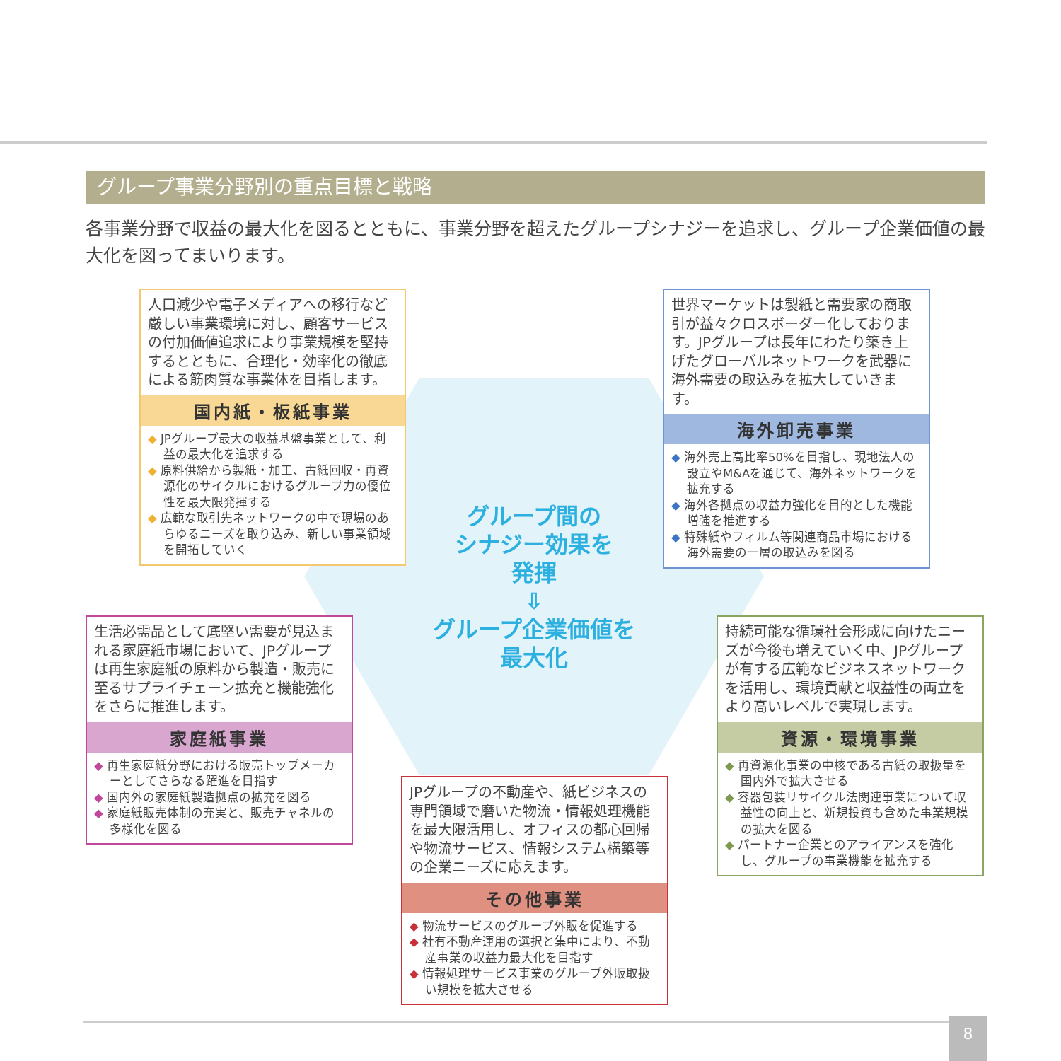グループ事業分野別の重点目標と戦略
各事業分野で収益の最大化を図るとともに、事業分野を超えたグループシナジーを追求し、グループ企業価値の最大化を図ってまいります。
人口減少や電子メディアへの移行など厳しい事業環境に対し、顧客サービスの付加価値追求により事業規模を堅持するとともに、合理化・効率化の徹底による筋肉質な事業体を目指します。
国内紙・板紙事業
◆ JPグループ最大の収益基盤事業として、利益の最大化を追求する
◆ 原料供給から製紙・加工、古紙回収・再資源化のサイクルにおけるグループ力の優位性を最大限発揮する
◆ 広範な取引先ネットワークの中で現場のあらゆるニーズを取り込み、新しい事業領域を開拓していく
世界マーケットは製紙と需要家の商取引が益々クロスボーダー化しております。JPグループは長年にわたり築き上げたグローバルネットワークを武器に海外需要の取込みを拡大していきます。
海外卸売事業
◆ 海外売上高比率50%を目指し、現地法人の設立やM&Aを通じて、海外ネットワークを拡充する
◆ 海外各拠点の収益力強化を目的とした機能増強を推進する
◆ 特殊紙やフィルム等関連商品市場における海外需要の一層の取込みを図る
グループ間の
シナジー効果を
発揮
⇩
グループ企業価値を
最大化
生活必需品として底堅い需要が見込まれる家庭紙市場において、JPグループは再生家庭紙の原料から製造・販売に至るサプライチェーン拡充と機能強化をさらに推進します。
家庭紙事業
◆ 再生家庭紙分野における販売トップメーカーとしてさらなる躍進を目指す
◆ 国内外の家庭紙製造拠点の拡充を図る
◆ 家庭紙販売体制の充実と、販売チャネルの多様化を図る
持続可能な循環社会形成に向けたニーズが今後も増えていく中、JPグループが有する広範なビジネスネットワークを活用し、環境貢献と収益性の両立をより高いレベルで実現します。
資源・環境事業
◆ 再資源化事業の中核である古紙の取扱量を国内外で拡大させる
◆ 容器包装リサイクル法関連事業について収益性の向上と、新規投資も含めた事業規模の拡大を図る
◆ パートナー企業とのアライアンスを強化し、グループの事業機能を拡充する
JPグループの不動産や、紙ビジネスの専門領域で磨いた物流・情報処理機能を最大限活用し、オフィスの都心回帰や物流サービス、情報システム構築等の企業ニーズに応えます。
その他事業
◆ 物流サービスのグループ外販を促進する
◆ 社有不動産運用の選択と集中により、不動産事業の収益力最大化を目指す
◆ 情報処理サービス事業のグループ外販取扱い規模を拡大させる
8